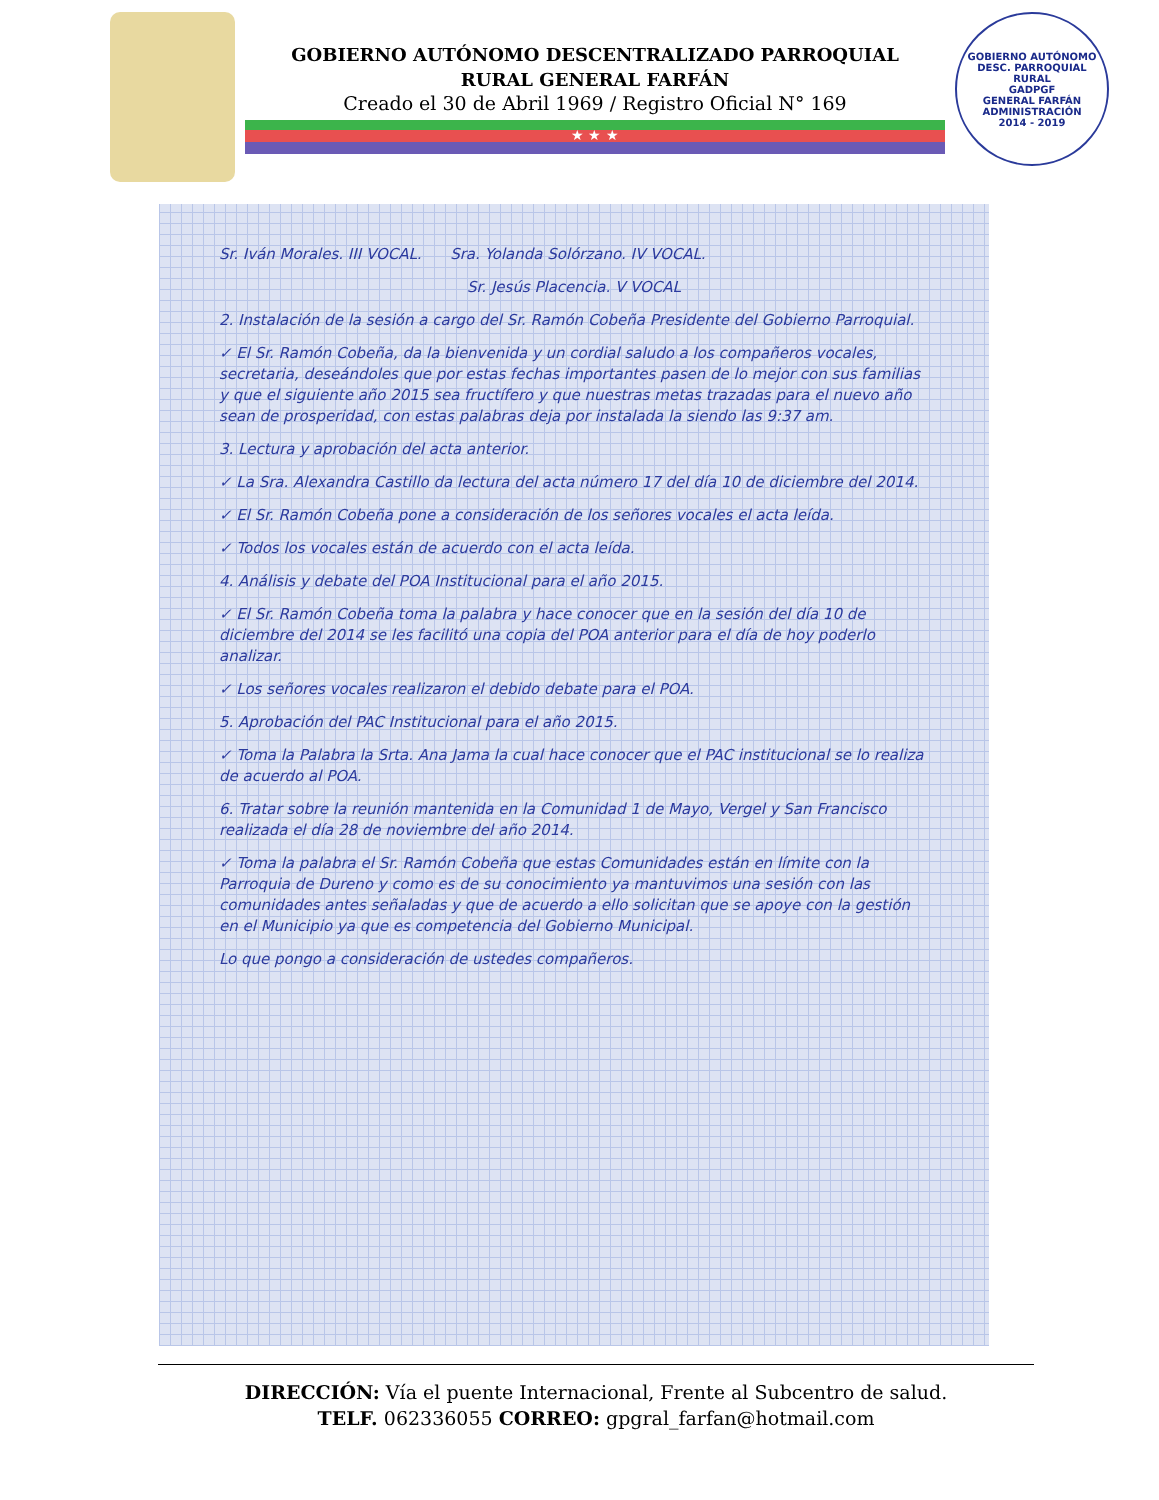GOBIERNO AUTÓNOMO DESCENTRALIZADO PARROQUIAL
RURAL GENERAL FARFÁN
Creado el 30 de Abril 1969 / Registro Oficial N° 169
★ ★ ★
GOBIERNO AUTÓNOMO DESC. PARROQUIAL RURAL
GADPGF
GENERAL FARFÁN
ADMINISTRACIÓN
2014 - 2019
Sr. Iván Morales. III VOCAL. Sra. Yolanda Solórzano. IV VOCAL.
Sr. Jesús Placencia. V VOCAL
2. Instalación de la sesión a cargo del Sr. Ramón Cobeña Presidente del Gobierno Parroquial.
✓ El Sr. Ramón Cobeña, da la bienvenida y un cordial saludo a los compañeros vocales, secretaria, deseándoles que por estas fechas importantes pasen de lo mejor con sus familias y que el siguiente año 2015 sea fructífero y que nuestras metas trazadas para el nuevo año sean de prosperidad, con estas palabras deja por instalada la siendo las 9:37 am.
3. Lectura y aprobación del acta anterior.
✓ La Sra. Alexandra Castillo da lectura del acta número 17 del día 10 de diciembre del 2014.
✓ El Sr. Ramón Cobeña pone a consideración de los señores vocales el acta leída.
✓ Todos los vocales están de acuerdo con el acta leída.
4. Análisis y debate del POA Institucional para el año 2015.
✓ El Sr. Ramón Cobeña toma la palabra y hace conocer que en la sesión del día 10 de diciembre del 2014 se les facilitó una copia del POA anterior para el día de hoy poderlo analizar.
✓ Los señores vocales realizaron el debido debate para el POA.
5. Aprobación del PAC Institucional para el año 2015.
✓ Toma la Palabra la Srta. Ana Jama la cual hace conocer que el PAC institucional se lo realiza de acuerdo al POA.
6. Tratar sobre la reunión mantenida en la Comunidad 1 de Mayo, Vergel y San Francisco realizada el día 28 de noviembre del año 2014.
✓ Toma la palabra el Sr. Ramón Cobeña que estas Comunidades están en límite con la Parroquia de Dureno y como es de su conocimiento ya mantuvimos una sesión con las comunidades antes señaladas y que de acuerdo a ello solicitan que se apoye con la gestión en el Municipio ya que es competencia del Gobierno Municipal.
Lo que pongo a consideración de ustedes compañeros.
DIRECCIÓN: Vía el puente Internacional, Frente al Subcentro de salud.
TELF. 062336055 CORREO: gpgral_farfan@hotmail.com